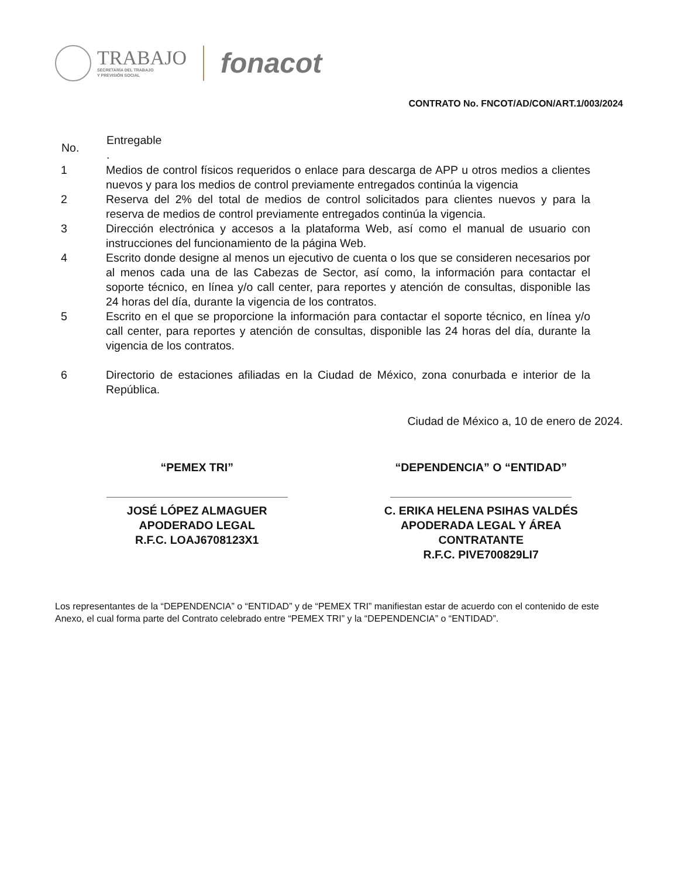TRABAJO
SECRETARÍA DEL TRABAJO
Y PREVISIÓN SOCIAL
fonacot
CONTRATO No. FNCOT/AD/CON/ART.1/003/2024
| No. | Entregable . |
| --- | --- |
| 1 | Medios de control físicos requeridos o enlace para descarga de APP u otros medios a clientes nuevos y para los medios de control previamente entregados continúa la vigencia |
| 2 | Reserva del 2% del total de medios de control solicitados para clientes nuevos y para la reserva de medios de control previamente entregados continúa la vigencia. |
| 3 | Dirección electrónica y accesos a la plataforma Web, así como el manual de usuario con instrucciones del funcionamiento de la página Web. |
| 4 | Escrito donde designe al menos un ejecutivo de cuenta o los que se consideren necesarios por al menos cada una de las Cabezas de Sector, así como, la información para contactar el soporte técnico, en línea y/o call center, para reportes y atención de consultas, disponible las 24 horas del día, durante la vigencia de los contratos. |
| 5 | Escrito en el que se proporcione la información para contactar el soporte técnico, en línea y/o call center, para reportes y atención de consultas, disponible las 24 horas del día, durante la vigencia de los contratos. |
| 6 | Directorio de estaciones afiliadas en la Ciudad de México, zona conurbada e interior de la República. |
Ciudad de México a, 10 de enero de 2024.
“PEMEX TRI”
JOSÉ LÓPEZ ALMAGUER
APODERADO LEGAL
R.F.C. LOAJ6708123X1
“DEPENDENCIA” O “ENTIDAD”
C. ERIKA HELENA PSIHAS VALDÉS
APODERADA LEGAL Y ÁREA
CONTRATANTE
R.F.C. PIVE700829LI7
Los representantes de la “DEPENDENCIA” o “ENTIDAD” y de “PEMEX TRI” manifiestan estar de acuerdo con el contenido de este Anexo, el cual forma parte del Contrato celebrado entre “PEMEX TRI” y la “DEPENDENCIA” o “ENTIDAD”.